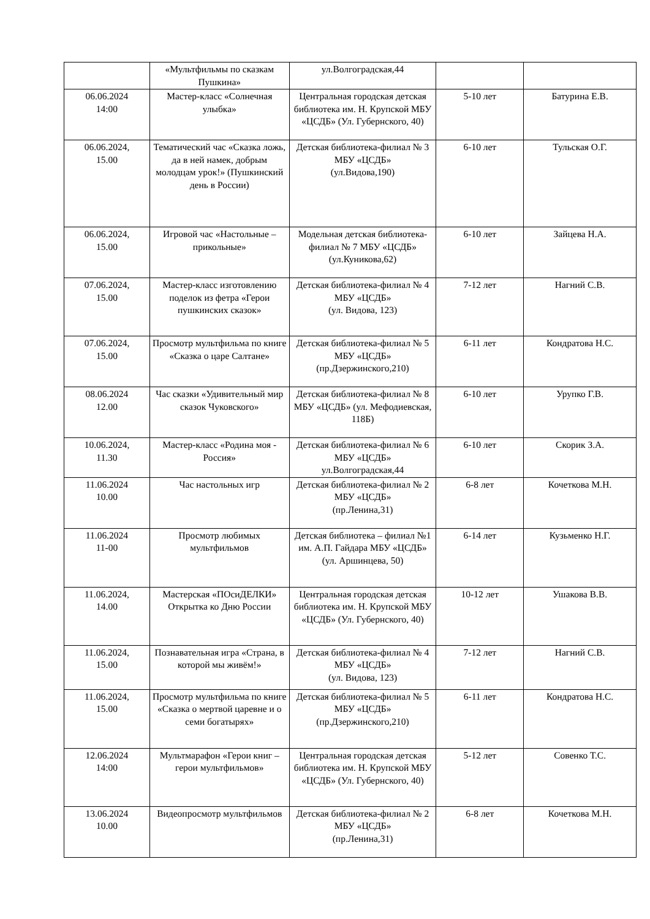| | «Мультфильмы по сказкам Пушкина» | ул.Волгоградская,44 | | |
| 06.06.2024 14:00 | Мастер-класс «Солнечная улыбка» | Центральная городская детская библиотека им. Н. Крупской МБУ «ЦСДБ» (Ул. Губернского, 40) | 5-10 лет | Батурина Е.В. |
| 06.06.2024, 15.00 | Тематический час «Сказка ложь, да в ней намек, добрым молодцам урок!» (Пушкинский день в России) | Детская библиотека-филиал № 3 МБУ «ЦСДБ» (ул.Видова,190) | 6-10 лет | Тульская О.Г. |
| 06.06.2024, 15.00 | Игровой час «Настольные – прикольные» | Модельная детская библиотека-филиал № 7 МБУ «ЦСДБ» (ул.Куникова,62) | 6-10 лет | Зайцева Н.А. |
| 07.06.2024, 15.00 | Мастер-класс изготовлению поделок из фетра «Герои пушкинских сказок» | Детская библиотека-филиал № 4 МБУ «ЦСДБ» (ул. Видова, 123) | 7-12 лет | Нагний С.В. |
| 07.06.2024, 15.00 | Просмотр мультфильма по книге «Сказка о царе Салтане» | Детская библиотека-филиал № 5 МБУ «ЦСДБ» (пр.Дзержинского,210) | 6-11 лет | Кондратова Н.С. |
| 08.06.2024 12.00 | Час сказки «Удивительный мир сказок Чуковского» | Детская библиотека-филиал № 8 МБУ «ЦСДБ» (ул. Мефодиевская, 118Б) | 6-10 лет | Урупко Г.В. |
| 10.06.2024, 11.30 | Мастер-класс «Родина моя - Россия» | Детская библиотека-филиал № 6 МБУ «ЦСДБ» ул.Волгоградская,44 | 6-10 лет | Скорик З.А. |
| 11.06.2024 10.00 | Час настольных игр | Детская библиотека-филиал № 2 МБУ «ЦСДБ» (пр.Ленина,31) | 6-8 лет | Кочеткова М.Н. |
| 11.06.2024 11-00 | Просмотр любимых мультфильмов | Детская библиотека – филиал №1 им. А.П. Гайдара МБУ «ЦСДБ» (ул. Аршинцева, 50) | 6-14 лет | Кузьменко Н.Г. |
| 11.06.2024, 14.00 | Мастерская «ПОсиДЕЛКИ» Открытка ко Дню России | Центральная городская детская библиотека им. Н. Крупской МБУ «ЦСДБ» (Ул. Губернского, 40) | 10-12 лет | Ушакова В.В. |
| 11.06.2024, 15.00 | Познавательная игра «Страна, в которой мы живём!» | Детская библиотека-филиал № 4 МБУ «ЦСДБ» (ул. Видова, 123) | 7-12 лет | Нагний С.В. |
| 11.06.2024, 15.00 | Просмотр мультфильма по книге «Сказка о мертвой царевне и о семи богатырях» | Детская библиотека-филиал № 5 МБУ «ЦСДБ» (пр.Дзержинского,210) | 6-11 лет | Кондратова Н.С. |
| 12.06.2024 14:00 | Мультмарафон «Герои книг – герои мультфильмов» | Центральная городская детская библиотека им. Н. Крупской МБУ «ЦСДБ» (Ул. Губернского, 40) | 5-12 лет | Совенко Т.С. |
| 13.06.2024 10.00 | Видеопросмотр мультфильмов | Детская библиотека-филиал № 2 МБУ «ЦСДБ» (пр.Ленина,31) | 6-8 лет | Кочеткова М.Н. |